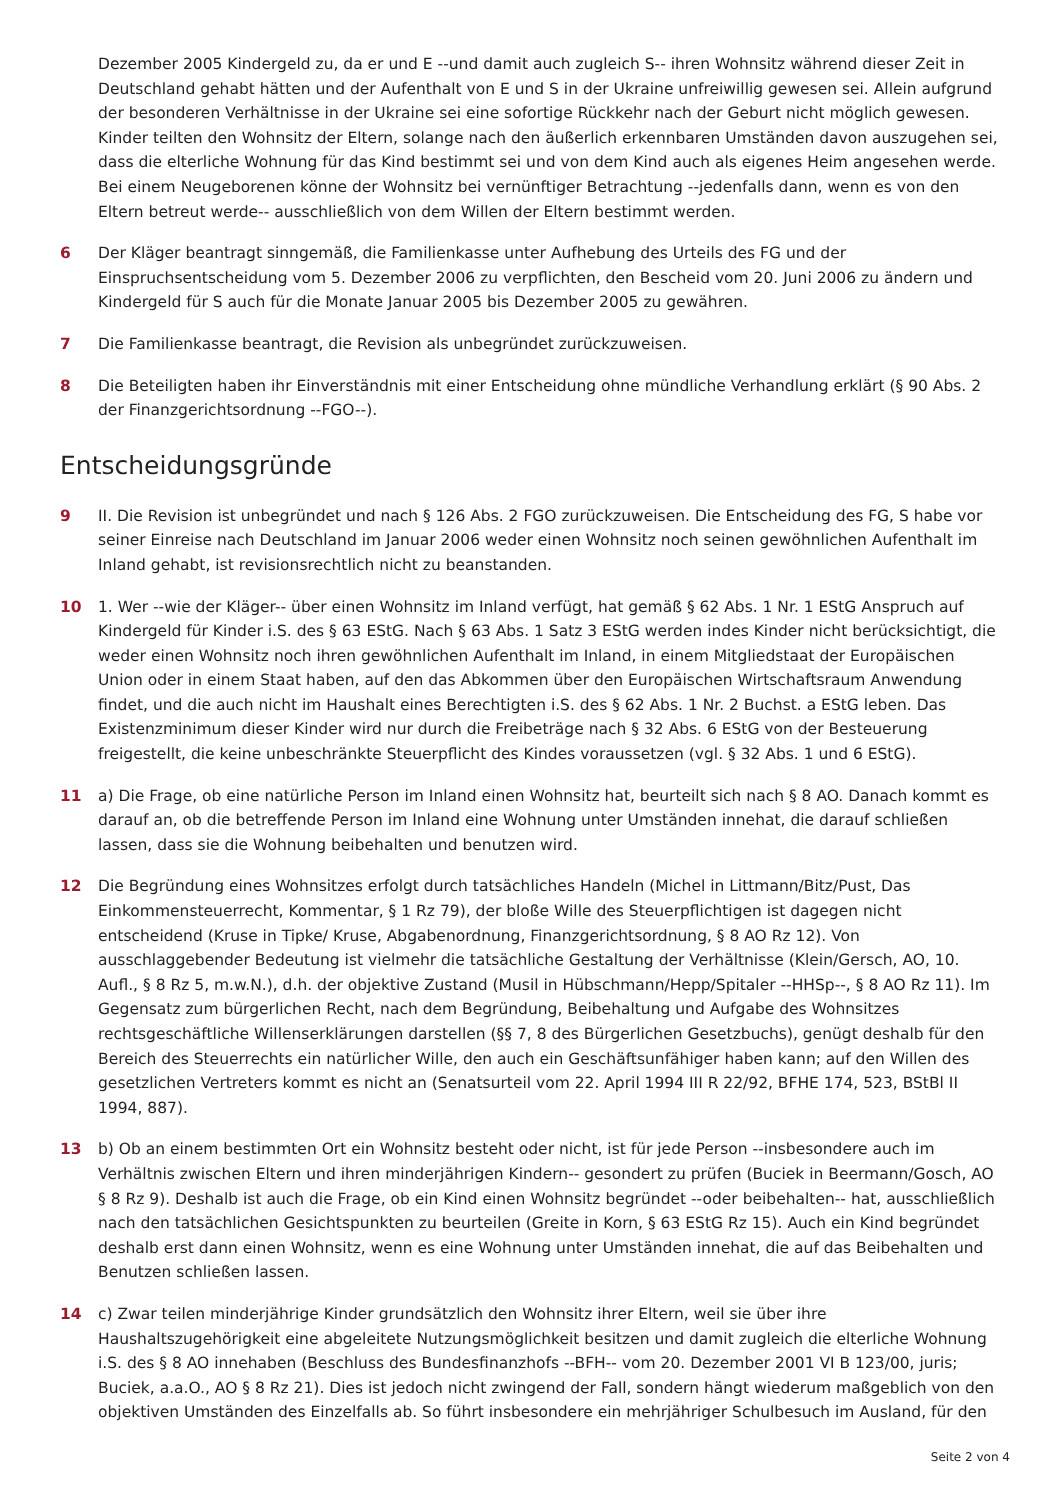Dezember 2005 Kindergeld zu, da er und E --und damit auch zugleich S-- ihren Wohnsitz während dieser Zeit in Deutschland gehabt hätten und der Aufenthalt von E und S in der Ukraine unfreiwillig gewesen sei. Allein aufgrund der besonderen Verhältnisse in der Ukraine sei eine sofortige Rückkehr nach der Geburt nicht möglich gewesen. Kinder teilten den Wohnsitz der Eltern, solange nach den äußerlich erkennbaren Umständen davon auszugehen sei, dass die elterliche Wohnung für das Kind bestimmt sei und von dem Kind auch als eigenes Heim angesehen werde. Bei einem Neugeborenen könne der Wohnsitz bei vernünftiger Betrachtung --jedenfalls dann, wenn es von den Eltern betreut werde-- ausschließlich von dem Willen der Eltern bestimmt werden.
6 Der Kläger beantragt sinngemäß, die Familienkasse unter Aufhebung des Urteils des FG und der Einspruchsentscheidung vom 5. Dezember 2006 zu verpflichten, den Bescheid vom 20. Juni 2006 zu ändern und Kindergeld für S auch für die Monate Januar 2005 bis Dezember 2005 zu gewähren.
7 Die Familienkasse beantragt, die Revision als unbegründet zurückzuweisen.
8 Die Beteiligten haben ihr Einverständnis mit einer Entscheidung ohne mündliche Verhandlung erklärt (§ 90 Abs. 2 der Finanzgerichtsordnung --FGO--).
Entscheidungsgründe
9 II. Die Revision ist unbegründet und nach § 126 Abs. 2 FGO zurückzuweisen. Die Entscheidung des FG, S habe vor seiner Einreise nach Deutschland im Januar 2006 weder einen Wohnsitz noch seinen gewöhnlichen Aufenthalt im Inland gehabt, ist revisionsrechtlich nicht zu beanstanden.
10 1. Wer --wie der Kläger-- über einen Wohnsitz im Inland verfügt, hat gemäß § 62 Abs. 1 Nr. 1 EStG Anspruch auf Kindergeld für Kinder i.S. des § 63 EStG. Nach § 63 Abs. 1 Satz 3 EStG werden indes Kinder nicht berücksichtigt, die weder einen Wohnsitz noch ihren gewöhnlichen Aufenthalt im Inland, in einem Mitgliedstaat der Europäischen Union oder in einem Staat haben, auf den das Abkommen über den Europäischen Wirtschaftsraum Anwendung findet, und die auch nicht im Haushalt eines Berechtigten i.S. des § 62 Abs. 1 Nr. 2 Buchst. a EStG leben. Das Existenzminimum dieser Kinder wird nur durch die Freibeträge nach § 32 Abs. 6 EStG von der Besteuerung freigestellt, die keine unbeschränkte Steuerpflicht des Kindes voraussetzen (vgl. § 32 Abs. 1 und 6 EStG).
11 a) Die Frage, ob eine natürliche Person im Inland einen Wohnsitz hat, beurteilt sich nach § 8 AO. Danach kommt es darauf an, ob die betreffende Person im Inland eine Wohnung unter Umständen innehat, die darauf schließen lassen, dass sie die Wohnung beibehalten und benutzen wird.
12 Die Begründung eines Wohnsitzes erfolgt durch tatsächliches Handeln (Michel in Littmann/Bitz/Pust, Das Einkommensteuerrecht, Kommentar, § 1 Rz 79), der bloße Wille des Steuerpflichtigen ist dagegen nicht entscheidend (Kruse in Tipke/ Kruse, Abgabenordnung, Finanzgerichtsordnung, § 8 AO Rz 12). Von ausschlaggebender Bedeutung ist vielmehr die tatsächliche Gestaltung der Verhältnisse (Klein/Gersch, AO, 10. Aufl., § 8 Rz 5, m.w.N.), d.h. der objektive Zustand (Musil in Hübschmann/Hepp/Spitaler --HHSp--, § 8 AO Rz 11). Im Gegensatz zum bürgerlichen Recht, nach dem Begründung, Beibehaltung und Aufgabe des Wohnsitzes rechtsgeschäftliche Willenserklärungen darstellen (§§ 7, 8 des Bürgerlichen Gesetzbuchs), genügt deshalb für den Bereich des Steuerrechts ein natürlicher Wille, den auch ein Geschäftsunfähiger haben kann; auf den Willen des gesetzlichen Vertreters kommt es nicht an (Senatsurteil vom 22. April 1994 III R 22/92, BFHE 174, 523, BStBl II 1994, 887).
13 b) Ob an einem bestimmten Ort ein Wohnsitz besteht oder nicht, ist für jede Person --insbesondere auch im Verhältnis zwischen Eltern und ihren minderjährigen Kindern-- gesondert zu prüfen (Buciek in Beermann/Gosch, AO § 8 Rz 9). Deshalb ist auch die Frage, ob ein Kind einen Wohnsitz begründet --oder beibehalten-- hat, ausschließlich nach den tatsächlichen Gesichtspunkten zu beurteilen (Greite in Korn, § 63 EStG Rz 15). Auch ein Kind begründet deshalb erst dann einen Wohnsitz, wenn es eine Wohnung unter Umständen innehat, die auf das Beibehalten und Benutzen schließen lassen.
14 c) Zwar teilen minderjährige Kinder grundsätzlich den Wohnsitz ihrer Eltern, weil sie über ihre Haushaltszugehörigkeit eine abgeleitete Nutzungsmöglichkeit besitzen und damit zugleich die elterliche Wohnung i.S. des § 8 AO innehaben (Beschluss des Bundesfinanzhofs --BFH-- vom 20. Dezember 2001 VI B 123/00, juris; Buciek, a.a.O., AO § 8 Rz 21). Dies ist jedoch nicht zwingend der Fall, sondern hängt wiederum maßgeblich von den objektiven Umständen des Einzelfalls ab. So führt insbesondere ein mehrjähriger Schulbesuch im Ausland, für den
Seite 2 von 4